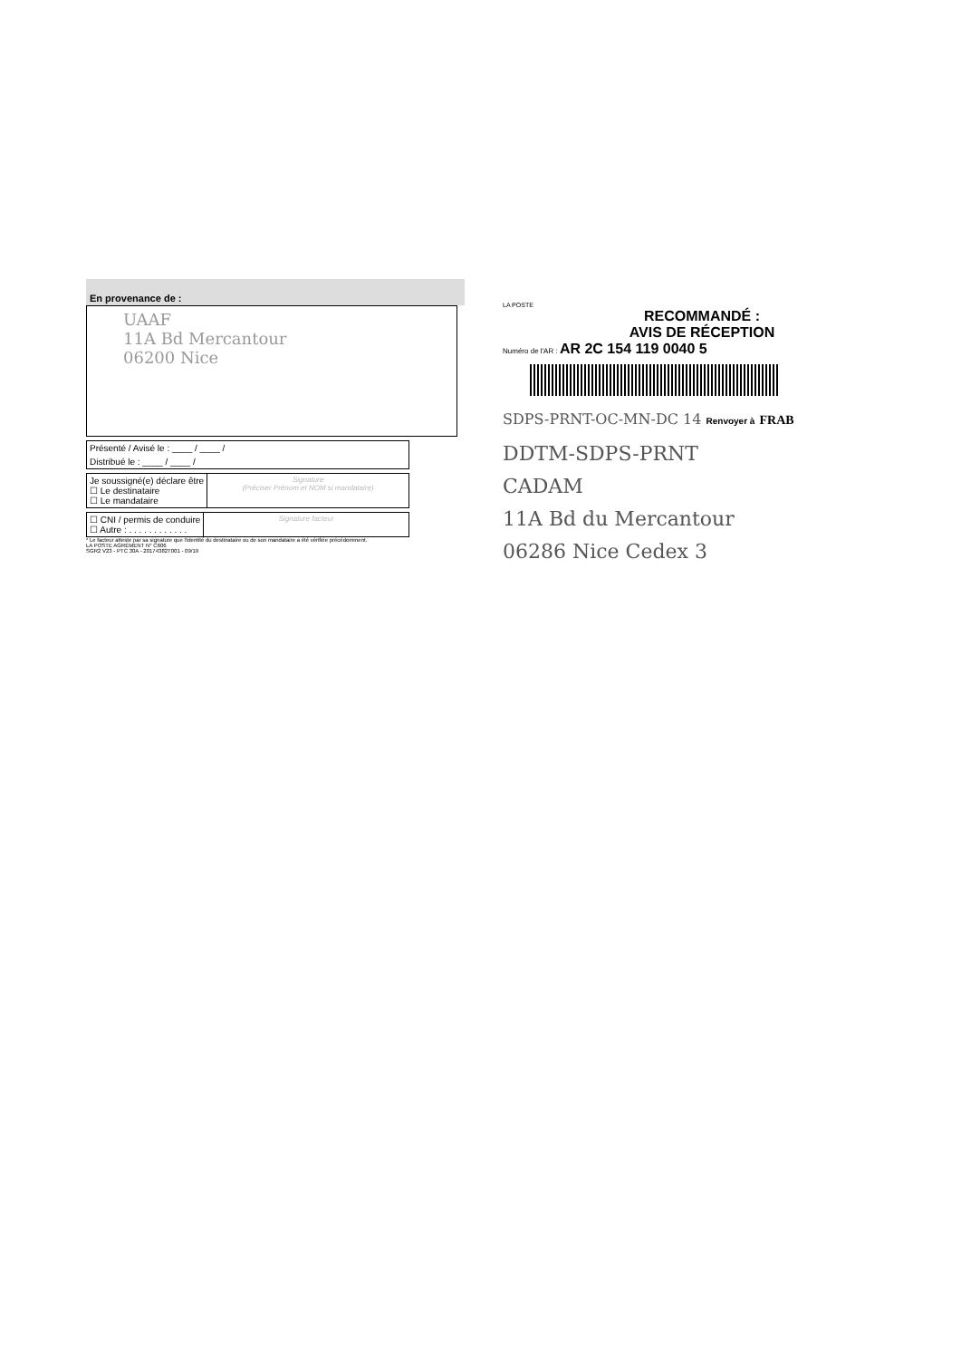En provenance de :
UAAF
11A Bd Mercantour
06200 Nice
Présenté / Avisé le : ____ / ____ /
Distribué le : ____ / ____ /
Je soussigné(e) déclare être
☐ Le destinataire
☐ Le mandataire
Signature
(Préciser Prénom et NOM si mandataire)
☐ CNI / permis de conduire
☐ Autre : . . . . . . . . . . . .
Signature facteur
* Le facteur atteste par sa signature que l'identité du destinataire ou de son mandataire a été vérifiée précédemment.
LA POSTE AGRÉMENT N° C606
SGR2 V23 - PTC 30A - 20174382T001 - 09/19
LA POSTE
RECOMMANDÉ :
AVIS DE RÉCEPTION
Numéro de l'AR : AR 2C 154 119 0040 5
SDPS-PRNT-OC-MN-DC 14 Renvoyer à FRAB
DDTM-SDPS-PRNT
CADAM
11A Bd du Mercantour
06286 Nice Cedex 3